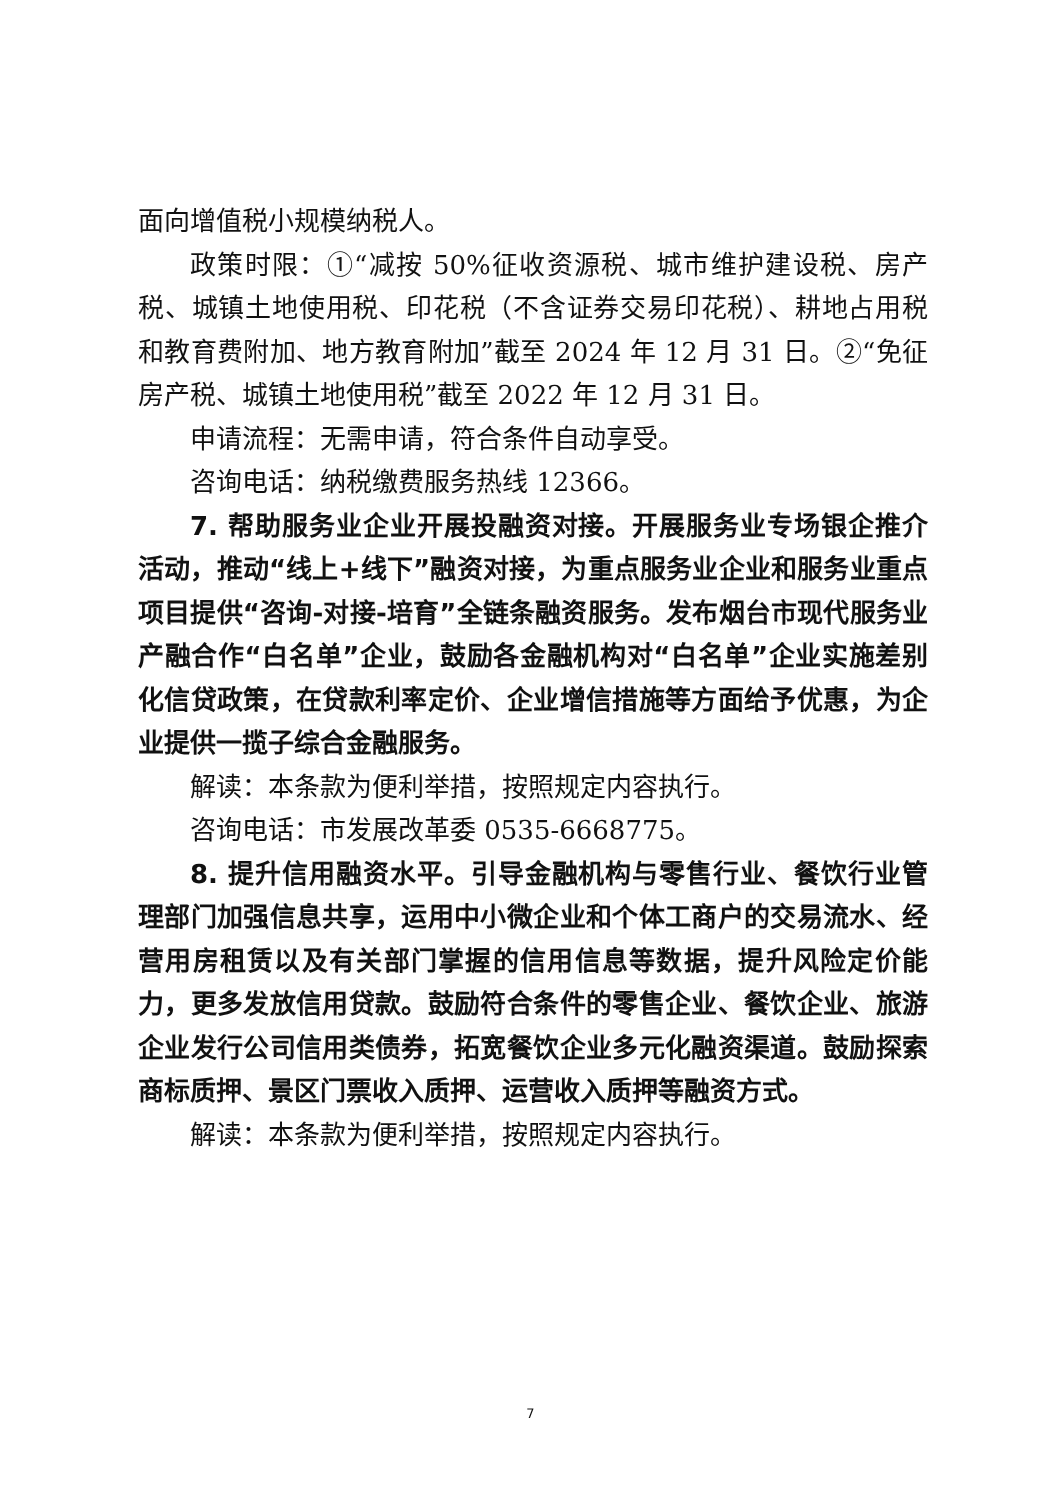面向增值税小规模纳税人。
政策时限：①“减按 50%征收资源税、城市维护建设税、房产税、城镇土地使用税、印花税（不含证券交易印花税）、耕地占用税和教育费附加、地方教育附加”截至 2024 年 12 月 31 日。②“免征房产税、城镇土地使用税”截至 2022 年 12 月 31 日。
申请流程：无需申请，符合条件自动享受。
咨询电话：纳税缴费服务热线 12366。
7. 帮助服务业企业开展投融资对接。开展服务业专场银企推介活动，推动“线上+线下”融资对接，为重点服务业企业和服务业重点项目提供“咨询-对接-培育”全链条融资服务。发布烟台市现代服务业产融合作“白名单”企业，鼓励各金融机构对“白名单”企业实施差别化信贷政策，在贷款利率定价、企业增信措施等方面给予优惠，为企业提供一揽子综合金融服务。
解读：本条款为便利举措，按照规定内容执行。
咨询电话：市发展改革委 0535-6668775。
8. 提升信用融资水平。引导金融机构与零售行业、餐饮行业管理部门加强信息共享，运用中小微企业和个体工商户的交易流水、经营用房租赁以及有关部门掌握的信用信息等数据，提升风险定价能力，更多发放信用贷款。鼓励符合条件的零售企业、餐饮企业、旅游企业发行公司信用类债券，拓宽餐饮企业多元化融资渠道。鼓励探索商标质押、景区门票收入质押、运营收入质押等融资方式。
解读：本条款为便利举措，按照规定内容执行。
7